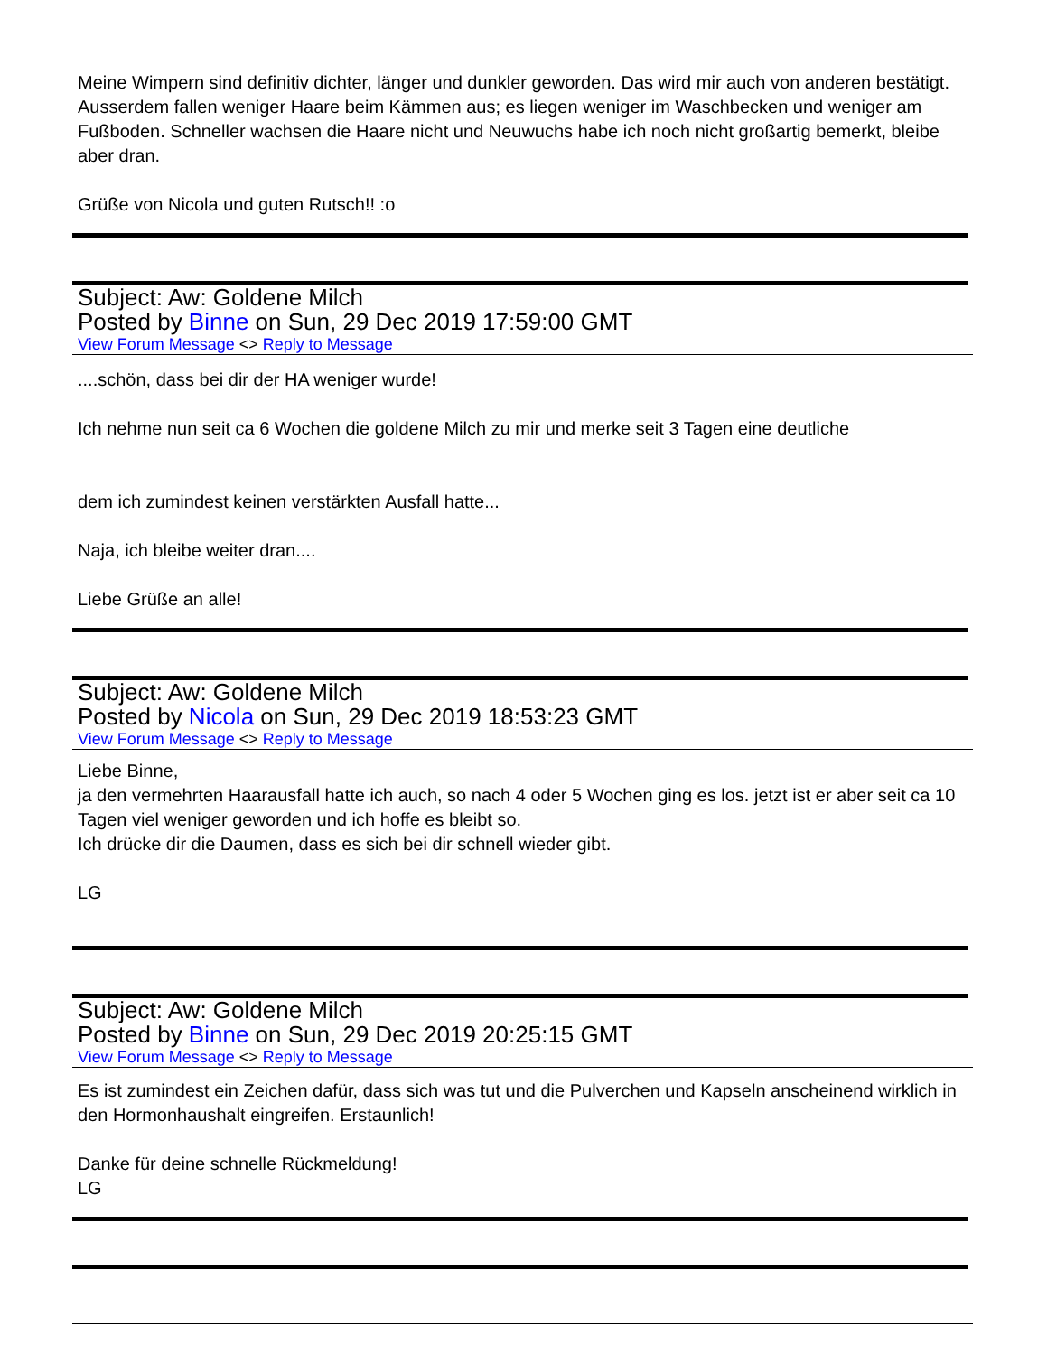Meine Wimpern sind definitiv dichter, länger und dunkler geworden. Das wird mir auch von anderen bestätigt. Ausserdem fallen weniger Haare beim Kämmen aus; es liegen weniger im Waschbecken und weniger am Fußboden. Schneller wachsen die Haare nicht und Neuwuchs habe ich noch nicht großartig bemerkt, bleibe aber dran.
Grüße von Nicola und guten Rutsch!! :o
Subject: Aw: Goldene Milch
Posted by Binne on Sun, 29 Dec 2019 17:59:00 GMT
View Forum Message <> Reply to Message
....schön, dass bei dir der HA weniger wurde!
Ich nehme nun seit ca 6 Wochen die goldene Milch zu mir und merke seit 3 Tagen eine deutliche
dem ich zumindest keinen verstärkten Ausfall hatte...
Naja, ich bleibe weiter dran....
Liebe Grüße an alle!
Subject: Aw: Goldene Milch
Posted by Nicola on Sun, 29 Dec 2019 18:53:23 GMT
View Forum Message <> Reply to Message
Liebe Binne,
ja den vermehrten Haarausfall hatte ich auch, so nach 4 oder 5 Wochen ging es los. jetzt ist er aber seit ca 10 Tagen viel weniger geworden und ich hoffe es bleibt so.
Ich drücke dir die Daumen, dass es sich bei dir schnell wieder gibt.
LG
Subject: Aw: Goldene Milch
Posted by Binne on Sun, 29 Dec 2019 20:25:15 GMT
View Forum Message <> Reply to Message
Es ist zumindest ein Zeichen dafür, dass sich was tut und die Pulverchen und Kapseln anscheinend wirklich in den Hormonhaushalt eingreifen. Erstaunlich!
Danke für deine schnelle Rückmeldung!
LG